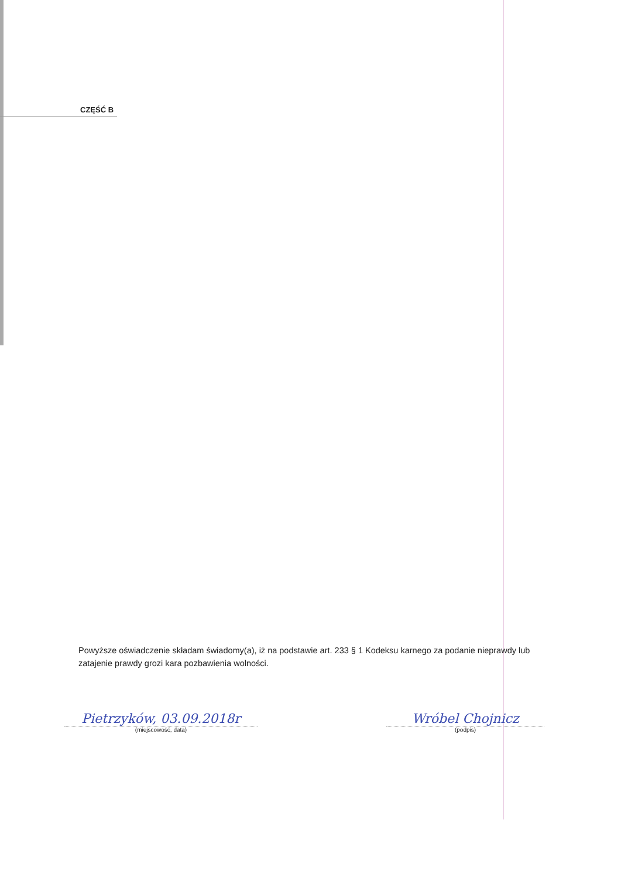CZĘŚĆ B
Powyższe oświadczenie składam świadomy(a), iż na podstawie art. 233 § 1 Kodeksu karnego za podanie nieprawdy lub zatajenie prawdy grozi kara pozbawienia wolności.
Pietrzyków, 03.09.2018r
(miejscowość, data)
Wróbel Chojnicz
(podpis)